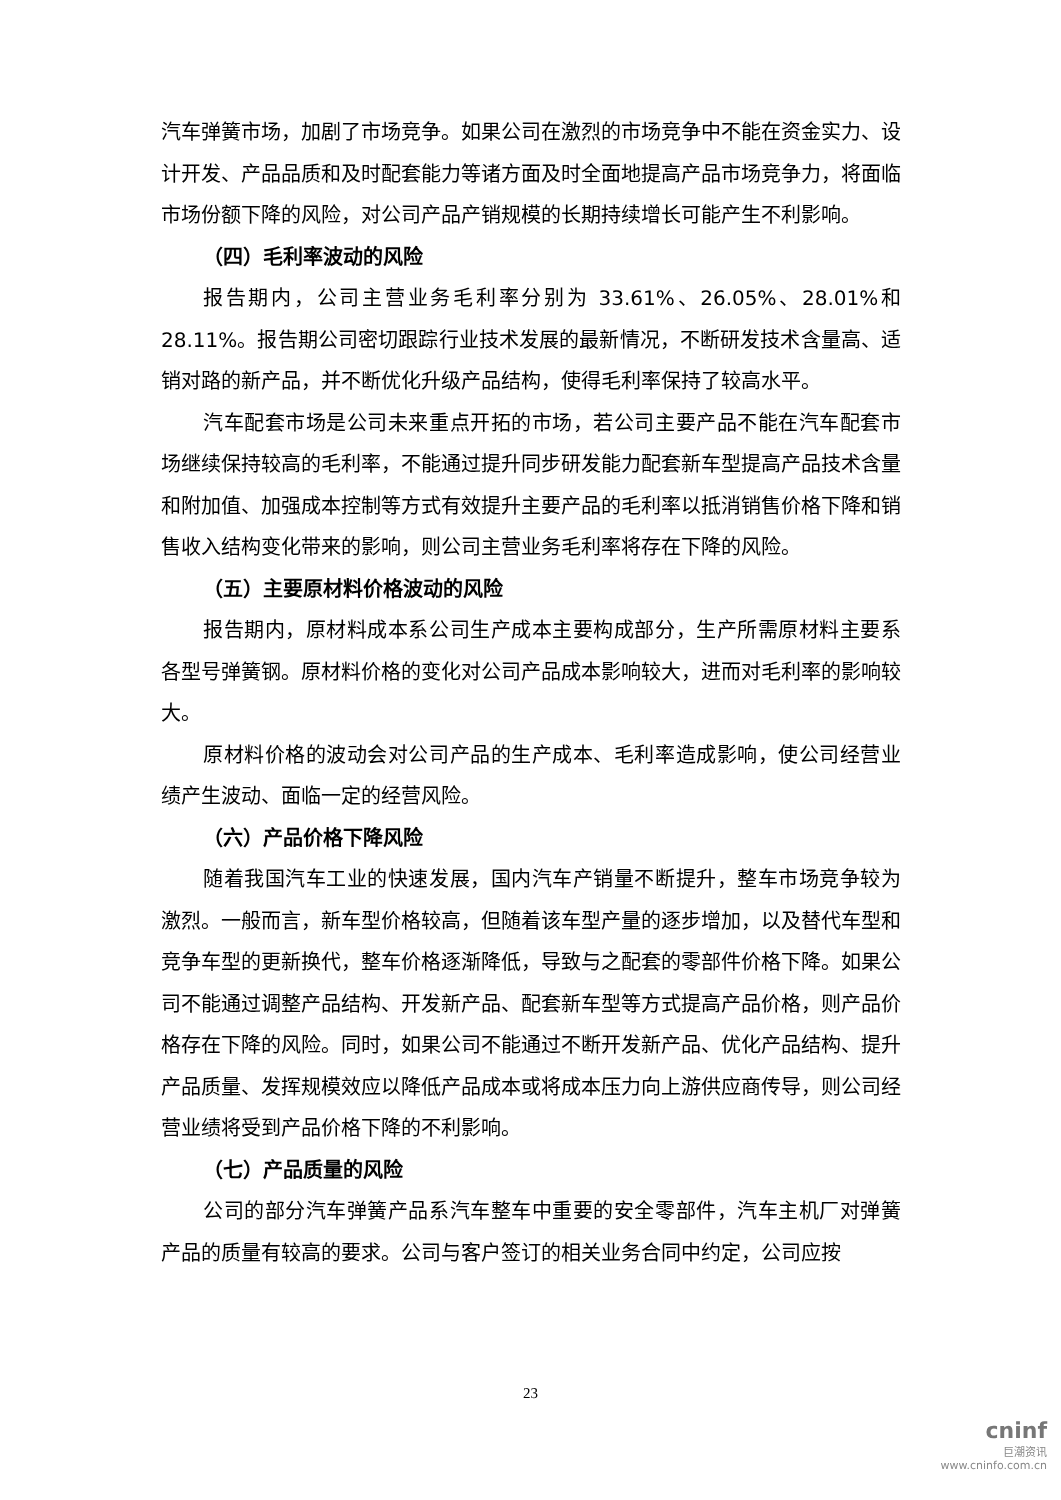汽车弹簧市场，加剧了市场竞争。如果公司在激烈的市场竞争中不能在资金实力、设计开发、产品品质和及时配套能力等诸方面及时全面地提高产品市场竞争力，将面临市场份额下降的风险，对公司产品产销规模的长期持续增长可能产生不利影响。
（四）毛利率波动的风险
报告期内，公司主营业务毛利率分别为 33.61%、26.05%、28.01%和 28.11%。报告期公司密切跟踪行业技术发展的最新情况，不断研发技术含量高、适销对路的新产品，并不断优化升级产品结构，使得毛利率保持了较高水平。
汽车配套市场是公司未来重点开拓的市场，若公司主要产品不能在汽车配套市场继续保持较高的毛利率，不能通过提升同步研发能力配套新车型提高产品技术含量和附加值、加强成本控制等方式有效提升主要产品的毛利率以抵消销售价格下降和销售收入结构变化带来的影响，则公司主营业务毛利率将存在下降的风险。
（五）主要原材料价格波动的风险
报告期内，原材料成本系公司生产成本主要构成部分，生产所需原材料主要系各型号弹簧钢。原材料价格的变化对公司产品成本影响较大，进而对毛利率的影响较大。
原材料价格的波动会对公司产品的生产成本、毛利率造成影响，使公司经营业绩产生波动、面临一定的经营风险。
（六）产品价格下降风险
随着我国汽车工业的快速发展，国内汽车产销量不断提升，整车市场竞争较为激烈。一般而言，新车型价格较高，但随着该车型产量的逐步增加，以及替代车型和竞争车型的更新换代，整车价格逐渐降低，导致与之配套的零部件价格下降。如果公司不能通过调整产品结构、开发新产品、配套新车型等方式提高产品价格，则产品价格存在下降的风险。同时，如果公司不能通过不断开发新产品、优化产品结构、提升产品质量、发挥规模效应以降低产品成本或将成本压力向上游供应商传导，则公司经营业绩将受到产品价格下降的不利影响。
（七）产品质量的风险
公司的部分汽车弹簧产品系汽车整车中重要的安全零部件，汽车主机厂对弹簧产品的质量有较高的要求。公司与客户签订的相关业务合同中约定，公司应按
23
cninf
巨潮资讯
www.cninfo.com.cn